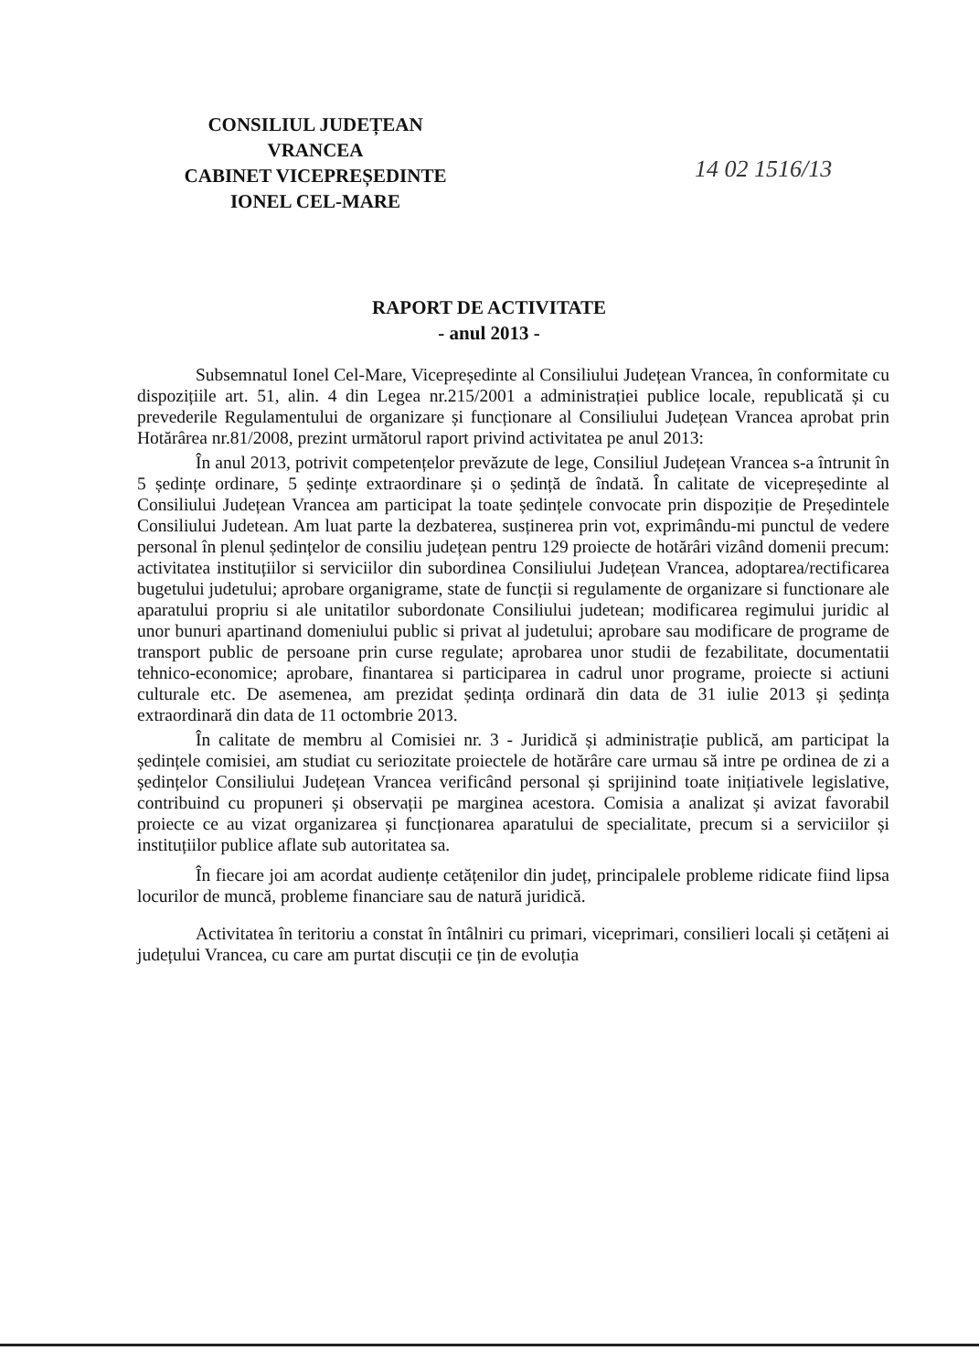CONSILIUL JUDEȚEAN
VRANCEA
CABINET VICEPREȘEDINTE
IONEL CEL-MARE
14 02 1516/13
RAPORT DE ACTIVITATE
- anul 2013 -
Subsemnatul Ionel Cel-Mare, Vicepreședinte al Consiliului Județean Vrancea, în conformitate cu dispozițiile art. 51, alin. 4 din Legea nr.215/2001 a administrației publice locale, republicată și cu prevederile Regulamentului de organizare și funcționare al Consiliului Județean Vrancea aprobat prin Hotărârea nr.81/2008, prezint următorul raport privind activitatea pe anul 2013:
În anul 2013, potrivit competențelor prevăzute de lege, Consiliul Județean Vrancea s-a întrunit în 5 ședințe ordinare, 5 ședințe extraordinare și o ședință de îndată. În calitate de vicepreședinte al Consiliului Județean Vrancea am participat la toate ședințele convocate prin dispoziție de Președintele Consiliului Judetean. Am luat parte la dezbaterea, susținerea prin vot, exprimându-mi punctul de vedere personal în plenul ședințelor de consiliu județean pentru 129 proiecte de hotărâri vizând domenii precum: activitatea instituțiilor si serviciilor din subordinea Consiliului Județean Vrancea, adoptarea/rectificarea bugetului judetului; aprobare organigrame, state de funcții si regulamente de organizare si functionare ale aparatului propriu si ale unitatilor subordonate Consiliului judetean; modificarea regimului juridic al unor bunuri apartinand domeniului public si privat al judetului; aprobare sau modificare de programe de transport public de persoane prin curse regulate; aprobarea unor studii de fezabilitate, documentatii tehnico-economice; aprobare, finantarea si participarea in cadrul unor programe, proiecte si actiuni culturale etc. De asemenea, am prezidat ședința ordinară din data de 31 iulie 2013 și ședința extraordinară din data de 11 octombrie 2013.
În calitate de membru al Comisiei nr. 3 - Juridică și administrație publică, am participat la ședințele comisiei, am studiat cu seriozitate proiectele de hotărâre care urmau să intre pe ordinea de zi a ședințelor Consiliului Județean Vrancea verificând personal și sprijinind toate inițiativele legislative, contribuind cu propuneri și observații pe marginea acestora. Comisia a analizat și avizat favorabil proiecte ce au vizat organizarea și funcționarea aparatului de specialitate, precum si a serviciilor și instituțiilor publice aflate sub autoritatea sa.
În fiecare joi am acordat audiențe cetățenilor din județ, principalele probleme ridicate fiind lipsa locurilor de muncă, probleme financiare sau de natură juridică.
Activitatea în teritoriu a constat în întâlniri cu primari, viceprimari, consilieri locali și cetățeni ai județului Vrancea, cu care am purtat discuții ce țin de evoluția